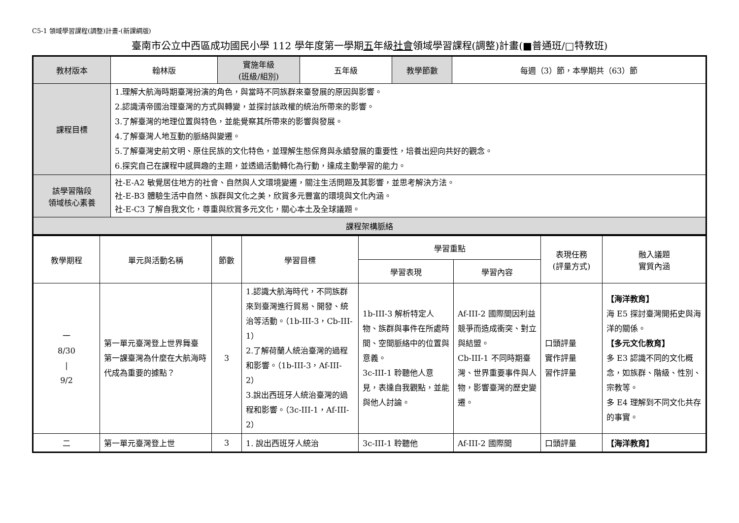C5-1 領域學習課程(調整)計畫-(新課綱版)
臺南市公立中西區成功國民小學 112 學年度第一學期五年級社會領域學習課程(調整)計畫(■普通班/□特教班)
| 教材版本 | 翰林版 | 實施年級 (班級/組別) | 五年級 | 教學節數 | 每週（3）節，本學期共（63）節 |
| 課程目標 | 1.理解大航海時期臺灣扮演的角色，與當時不同族群來臺發展的原因與影響。 2.認識清帝國治理臺灣的方式與轉變，並探討該政權的統治所帶來的影響。 3.了解臺灣的地理位置與特色，並能覺察其所帶來的影響與發展。 4.了解臺灣人地互動的脈絡與變遷。 5.了解臺灣史前文明、原住民族的文化特色，並理解生態保育與永續發展的重要性，培養出迎向共好的觀念。 6.探究自己在課程中感興趣的主題，並透過活動轉化為行動，達成主動學習的能力。 | | | | |
| 該學習階段 領域核心素養 | 社-E-A2 敏覺居住地方的社會、自然與人文環境變遷，關注生活問題及其影響，並思考解決方法。 社-E-B3 體驗生活中自然、族群與文化之美，欣賞多元豐富的環境與文化內涵。 社-E-C3 了解自我文化，尊重與欣賞多元文化，關心本土及全球議題。 | | | | |
| 課程架構脈絡 | | | | | |
| 教學期程 | 單元與活動名稱 | 節數 | 學習目標 | 學習重點 | | 表現任務 (評量方式) | 融入議題 實質內涵 |
| --- | --- | --- | --- | --- | --- | --- | --- |
| | | | | 學習表現 | 學習內容 | | |
| 一 8/30 / 9/2 | 第一單元臺灣登上世界舞臺 第一課臺灣為什麼在大航海時代成為重要的據點？ | 3 | 1.認識大航海時代，不同族群來到臺灣進行貿易、開發、統治等活動。（1b-III-3，Cb-III-1） 2.了解荷蘭人統治臺灣的過程和影響。（1b-III-3，Af-III-2） 3.說出西班牙人統治臺灣的過程和影響。（3c-III-1，Af-III-2） | 1b-III-3 解析特定人物、族群與事件在所處時間、空間脈絡中的位置與意義。 3c-III-1 聆聽他人意見，表達自我觀點，並能與他人討論。 | Af-III-2 國際間因利益競爭而造成衝突、對立與結盟。 Cb-III-1 不同時期臺灣、世界重要事件與人物，影響臺灣的歷史變遷。 | 口頭評量 實作評量 習作評量 | 【海洋教育】 海 E5 探討臺灣開拓史與海洋的關係。 【多元文化教育】 多 E3 認識不同的文化概念，如族群、階級、性別、宗教等。 多 E4 理解到不同文化共存的事實。 |
| 二 | 第一單元臺灣登上世 | 3 | 1. 說出西班牙人統治 | 3c-III-1 聆聽他 | Af-III-2 國際間 | 口頭評量 | 【海洋教育】 |